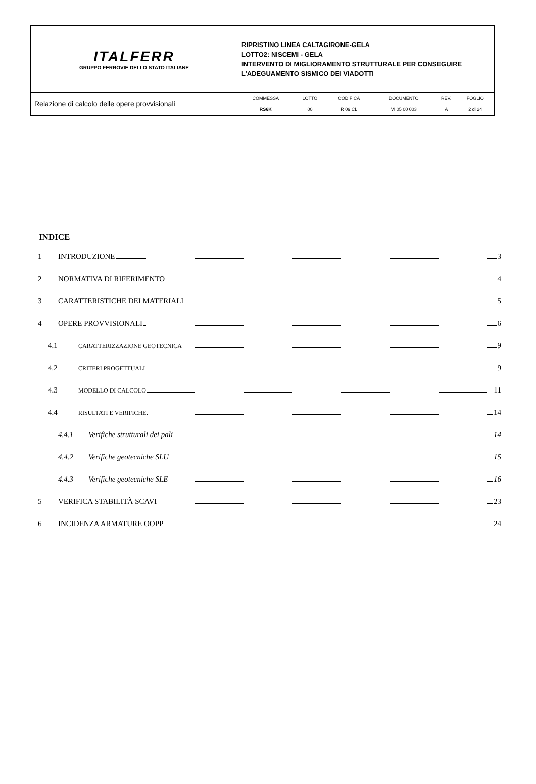| ITALFERR GRUPPO FERROVIE DELLO STATO ITALIANE | RIPRISTINO LINEA CALTAGIRONE-GELA LOTTO2: NISCEMI - GELA INTERVENTO DI MIGLIORAMENTO STRUTTURALE PER CONSEGUIRE L’ADEGUAMENTO SISMICO DEI VIADOTTI |
| Relazione di calcolo delle opere provvisionali | / COMMESSA / LOTTO / CODIFICA / DOCUMENTO / REV. / FOGLIO / / RS6K / 00 / R 09 CL / VI 05 00 003 / A / 2 di 24 / |
INDICE
1 INTRODUZIONE 3
2 NORMATIVA DI RIFERIMENTO 4
3 CARATTERISTICHE DEI MATERIALI 5
4 OPERE PROVVISIONALI 6
4.1 CARATTERIZZAZIONE GEOTECNICA 9
4.2 CRITERI PROGETTUALI 9
4.3 MODELLO DI CALCOLO 11
4.4 RISULTATI E VERIFICHE 14
4.4.1 Verifiche strutturali dei pali 14
4.4.2 Verifiche geotecniche SLU 15
4.4.3 Verifiche geotecniche SLE 16
5 VERIFICA STABILITÀ SCAVI 23
6 INCIDENZA ARMATURE OOPP 24